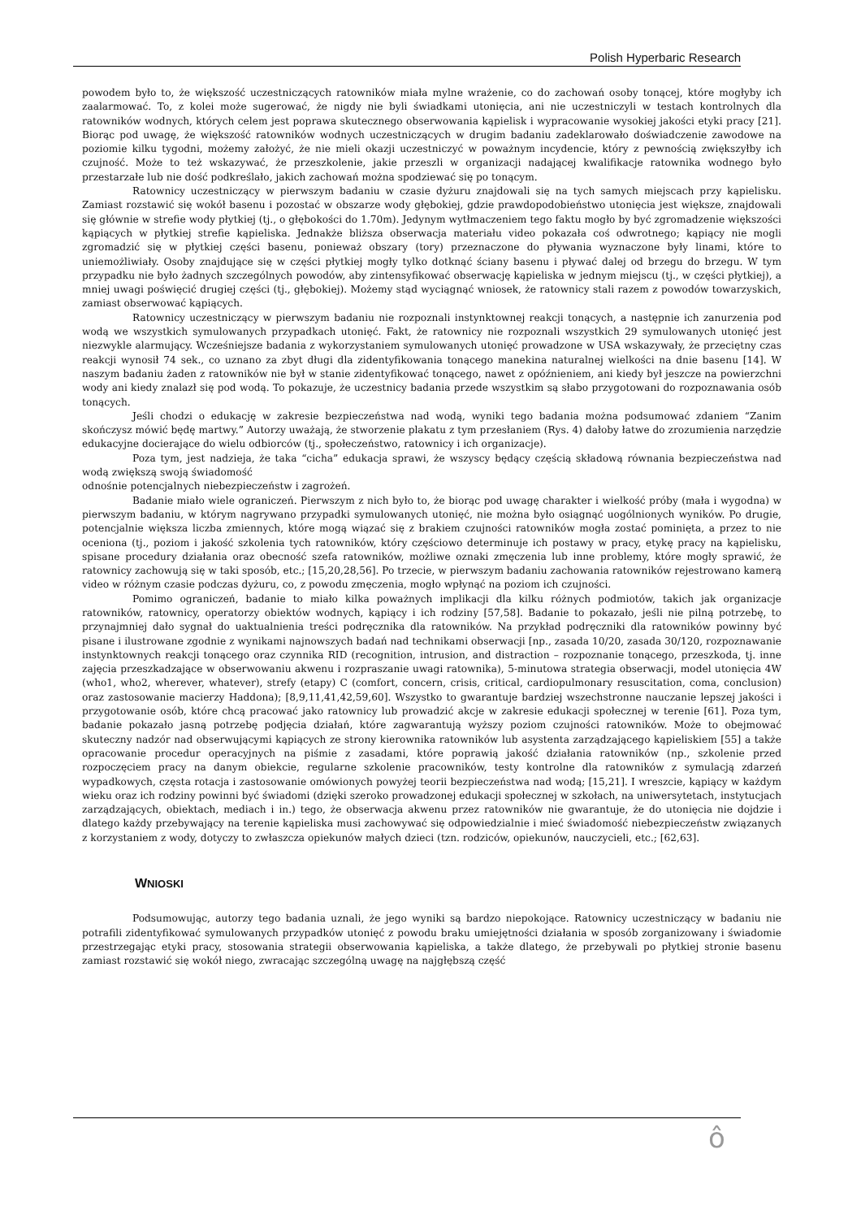Polish Hyperbaric Research
powodem było to, że większość uczestniczących ratowników miała mylne wrażenie, co do zachowań osoby tonącej, które mogłyby ich zaalarmować. To, z kolei może sugerować, że nigdy nie byli świadkami utonięcia, ani nie uczestniczyli w testach kontrolnych dla ratowników wodnych, których celem jest poprawa skutecznego obserwowania kąpielisk i wypracowanie wysokiej jakości etyki pracy [21]. Biorąc pod uwagę, że większość ratowników wodnych uczestniczących w drugim badaniu zadeklarowało doświadczenie zawodowe na poziomie kilku tygodni, możemy założyć, że nie mieli okazji uczestniczyć w poważnym incydencie, który z pewnością zwiększyłby ich czujność. Może to też wskazywać, że przeszkolenie, jakie przeszli w organizacji nadającej kwalifikacje ratownika wodnego było przestarzałe lub nie dość podkreślało, jakich zachowań można spodziewać się po tonącym.
Ratownicy uczestniczący w pierwszym badaniu w czasie dyżuru znajdowali się na tych samych miejscach przy kąpielisku. Zamiast rozstawić się wokół basenu i pozostać w obszarze wody głębokiej, gdzie prawdopodobieństwo utonięcia jest większe, znajdowali się głównie w strefie wody płytkiej (tj., o głębokości do 1.70m). Jedynym wytłmaczeniem tego faktu mogło by być zgromadzenie większości kąpiących w płytkiej strefie kąpieliska. Jednakże bliższa obserwacja materiału video pokazała coś odwrotnego; kąpiący nie mogli zgromadzić się w płytkiej części basenu, ponieważ obszary (tory) przeznaczone do pływania wyznaczone były linami, które to uniemożliwiały. Osoby znajdujące się w części płytkiej mogły tylko dotknąć ściany basenu i pływać dalej od brzegu do brzegu. W tym przypadku nie było żadnych szczególnych powodów, aby zintensyfikować obserwację kąpieliska w jednym miejscu (tj., w części płytkiej), a mniej uwagi poświęcić drugiej części (tj., głębokiej). Możemy stąd wyciągnąć wniosek, że ratownicy stali razem z powodów towarzyskich, zamiast obserwować kąpiących.
Ratownicy uczestniczący w pierwszym badaniu nie rozpoznali instynktownej reakcji tonących, a następnie ich zanurzenia pod wodą we wszystkich symulowanych przypadkach utonięć. Fakt, że ratownicy nie rozpoznali wszystkich 29 symulowanych utonięć jest niezwykle alarmujący. Wcześniejsze badania z wykorzystaniem symulowanych utonięć prowadzone w USA wskazywały, że przeciętny czas reakcji wynosił 74 sek., co uznano za zbyt długi dla zidentyfikowania tonącego manekina naturalnej wielkości na dnie basenu [14]. W naszym badaniu żaden z ratowników nie był w stanie zidentyfikować tonącego, nawet z opóźnieniem, ani kiedy był jeszcze na powierzchni wody ani kiedy znalazł się pod wodą. To pokazuje, że uczestnicy badania przede wszystkim są słabo przygotowani do rozpoznawania osób tonących.
Jeśli chodzi o edukację w zakresie bezpieczeństwa nad wodą, wyniki tego badania można podsumować zdaniem “Zanim skończysz mówić będę martwy.” Autorzy uważają, że stworzenie plakatu z tym przesłaniem (Rys. 4) dałoby łatwe do zrozumienia narzędzie edukacyjne docierające do wielu odbiorców (tj., społeczeństwo, ratownicy i ich organizacje).
Poza tym, jest nadzieja, że taka “cicha” edukacja sprawi, że wszyscy będący częścią składową równania bezpieczeństwa nad wodą zwiększą swoją świadomość
odnośnie potencjalnych niebezpieczeństw i zagrożeń.
Badanie miało wiele ograniczeń. Pierwszym z nich było to, że biorąc pod uwagę charakter i wielkość próby (mała i wygodna) w pierwszym badaniu, w którym nagrywano przypadki symulowanych utonięć, nie można było osiągnąć uogólnionych wyników. Po drugie, potencjalnie większa liczba zmiennych, które mogą wiązać się z brakiem czujności ratowników mogła zostać pominięta, a przez to nie oceniona (tj., poziom i jakość szkolenia tych ratowników, który częściowo determinuje ich postawy w pracy, etykę pracy na kąpielisku, spisane procedury działania oraz obecność szefa ratowników, możliwe oznaki zmęczenia lub inne problemy, które mogły sprawić, że ratownicy zachowują się w taki sposób, etc.; [15,20,28,56]. Po trzecie, w pierwszym badaniu zachowania ratowników rejestrowano kamerą video w różnym czasie podczas dyżuru, co, z powodu zmęczenia, mogło wpłynąć na poziom ich czujności.
Pomimo ograniczeń, badanie to miało kilka poważnych implikacji dla kilku różnych podmiotów, takich jak organizacje ratowników, ratownicy, operatorzy obiektów wodnych, kąpiący i ich rodziny [57,58]. Badanie to pokazało, jeśli nie pilną potrzebę, to przynajmniej dało sygnał do uaktualnienia treści podręcznika dla ratowników. Na przykład podręczniki dla ratowników powinny być pisane i ilustrowane zgodnie z wynikami najnowszych badań nad technikami obserwacji [np., zasada 10/20, zasada 30/120, rozpoznawanie instynktownych reakcji tonącego oraz czynnika RID (recognition, intrusion, and distraction – rozpoznanie tonącego, przeszkoda, tj. inne zajęcia przeszkadzające w obserwowaniu akwenu i rozpraszanie uwagi ratownika), 5-minutowa strategia obserwacji, model utonięcia 4W (who1, who2, wherever, whatever), strefy (etapy) C (comfort, concern, crisis, critical, cardiopulmonary resuscitation, coma, conclusion) oraz zastosowanie macierzy Haddona); [8,9,11,41,42,59,60]. Wszystko to gwarantuje bardziej wszechstronne nauczanie lepszej jakości i przygotowanie osób, które chcą pracować jako ratownicy lub prowadzić akcje w zakresie edukacji społecznej w terenie [61]. Poza tym, badanie pokazało jasną potrzebę podjęcia działań, które zagwarantują wyższy poziom czujności ratowników. Może to obejmować skuteczny nadzór nad obserwującymi kąpiących ze strony kierownika ratowników lub asystenta zarządzającego kąpieliskiem [55] a także opracowanie procedur operacyjnych na piśmie z zasadami, które poprawią jakość działania ratowników (np., szkolenie przed rozpoczęciem pracy na danym obiekcie, regularne szkolenie pracowników, testy kontrolne dla ratowników z symulacją zdarzeń wypadkowych, częsta rotacja i zastosowanie omówionych powyżej teorii bezpieczeństwa nad wodą; [15,21]. I wreszcie, kąpiący w każdym wieku oraz ich rodziny powinni być świadomi (dzięki szeroko prowadzonej edukacji społecznej w szkołach, na uniwersytetach, instytucjach zarządzających, obiektach, mediach i in.) tego, że obserwacja akwenu przez ratowników nie gwarantuje, że do utonięcia nie dojdzie i dlatego każdy przebywający na terenie kąpieliska musi zachowywać się odpowiedzialnie i mieć świadomość niebezpieczeństw związanych z korzystaniem z wody, dotyczy to zwłaszcza opiekunów małych dzieci (tzn. rodziców, opiekunów, nauczycieli, etc.; [62,63].
WNIOSKI
Podsumowując, autorzy tego badania uznali, że jego wyniki są bardzo niepokojące. Ratownicy uczestniczący w badaniu nie potrafili zidentyfikować symulowanych przypadków utonięć z powodu braku umiejętności działania w sposób zorganizowany i świadomie przestrzegając etyki pracy, stosowania strategii obserwowania kąpieliska, a także dlatego, że przebywali po płytkiej stronie basenu zamiast rozstawić się wokół niego, zwracając szczególną uwagę na najgłębszą część
ô